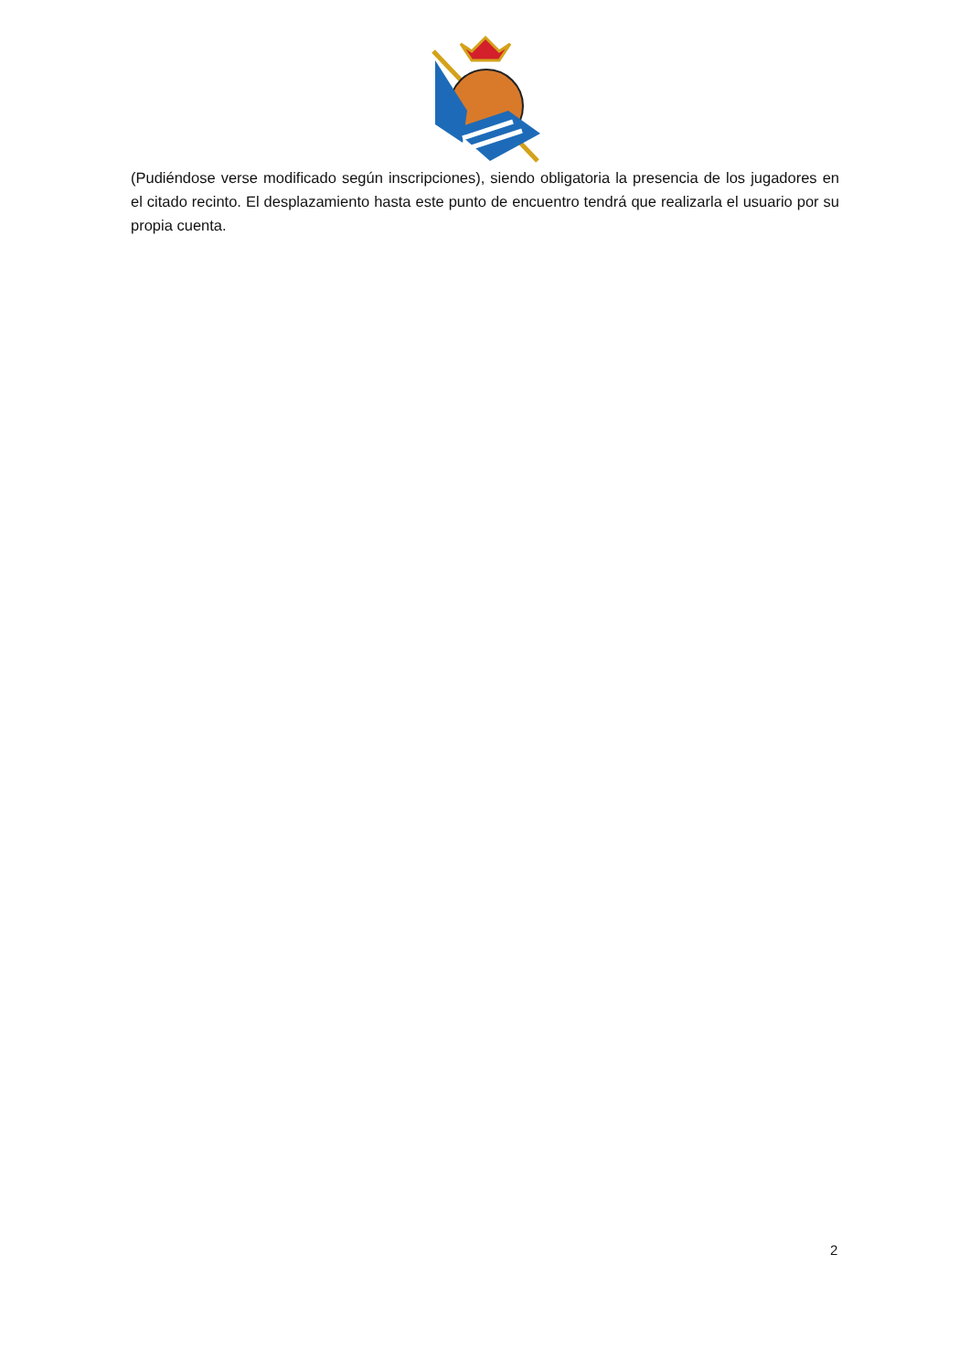(Pudiéndose verse modificado según inscripciones), siendo obligatoria la presencia de los jugadores en el citado recinto. El desplazamiento hasta este punto de encuentro tendrá que realizarla el usuario por su propia cuenta.
2